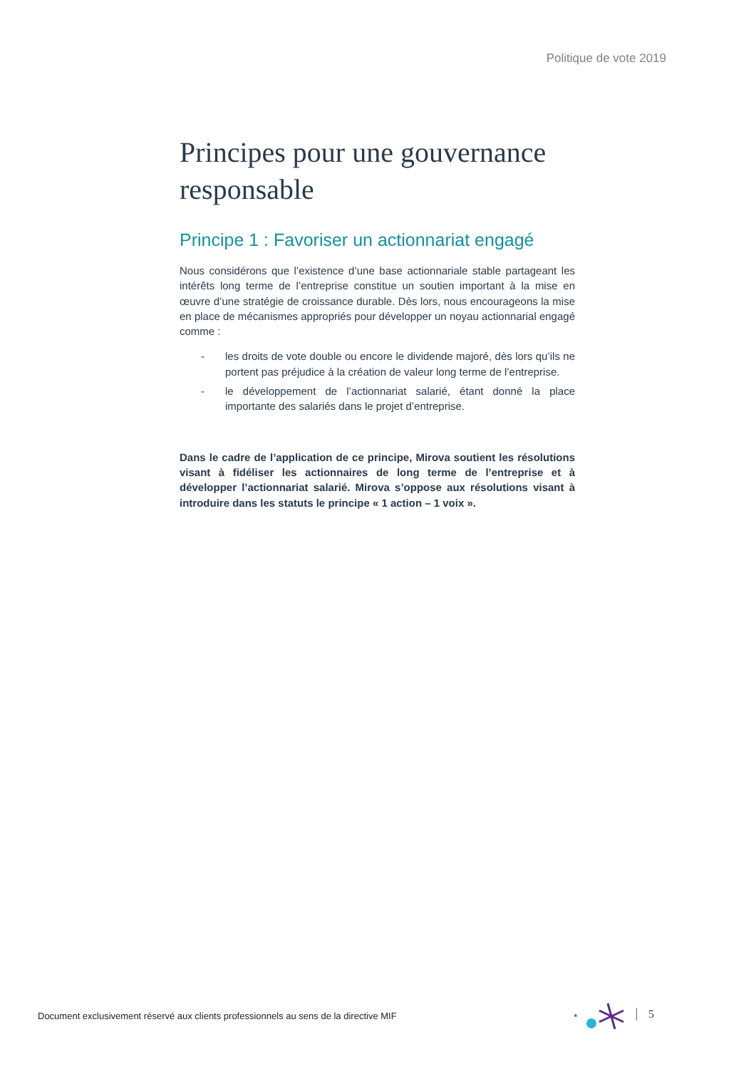Politique de vote 2019
Principes pour une gouvernance responsable
Principe 1 : Favoriser un actionnariat engagé
Nous considérons que l’existence d’une base actionnariale stable partageant les intérêts long terme de l’entreprise constitue un soutien important à la mise en œuvre d’une stratégie de croissance durable. Dès lors, nous encourageons la mise en place de mécanismes appropriés pour développer un noyau actionnarial engagé comme :
- les droits de vote double ou encore le dividende majoré, dès lors qu’ils ne portent pas préjudice à la création de valeur long terme de l’entreprise.
- le développement de l’actionnariat salarié, étant donné la place importante des salariés dans le projet d’entreprise.
Dans le cadre de l’application de ce principe, Mirova soutient les résolutions visant à fidéliser les actionnaires de long terme de l’entreprise et à développer l’actionnariat salarié. Mirova s’oppose aux résolutions visant à introduire dans les statuts le principe « 1 action – 1 voix ».
Document exclusivement réservé aux clients professionnels au sens de la directive MIF
*
5